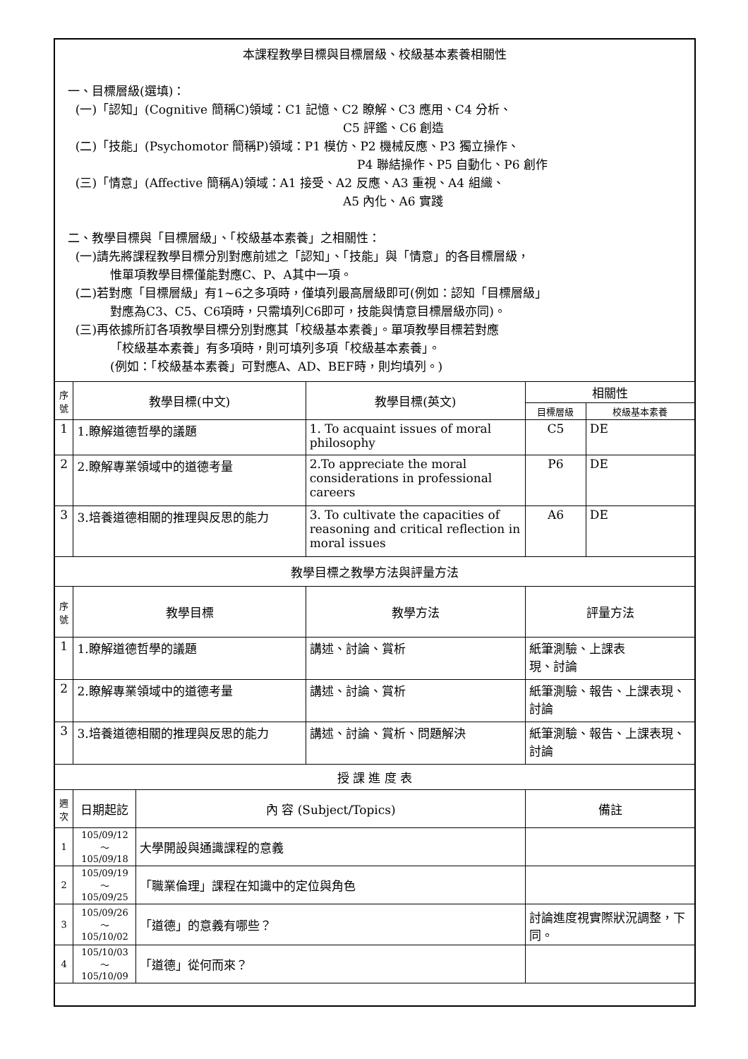| 本課程教學目標與目標層級、校級基本素養相關性 一、目標層級(選填)： (一)「認知」(Cognitive 簡稱C)領域：C1 記憶、C2 瞭解、C3 應用、C4 分析、 C5 評鑑、C6 創造 (二)「技能」(Psychomotor 簡稱P)領域：P1 模仿、P2 機械反應、P3 獨立操作、 P4 聯結操作、P5 自動化、P6 創作 (三)「情意」(Affective 簡稱A)領域：A1 接受、A2 反應、A3 重視、A4 組織、 A5 內化、A6 實踐 二、教學目標與「目標層級」、「校級基本素養」之相關性： (一)請先將課程教學目標分別對應前述之「認知」、「技能」與「情意」的各目標層級， 惟單項教學目標僅能對應C、P、A其中一項。 (二)若對應「目標層級」有1~6之多項時，僅填列最高層級即可(例如：認知「目標層級」 對應為C3、C5、C6項時，只需填列C6即可，技能與情意目標層級亦同)。 (三)再依據所訂各項教學目標分別對應其「校級基本素養」。單項教學目標若對應 「校級基本素養」有多項時，則可填列多項「校級基本素養」。 (例如：「校級基本素養」可對應A、AD、BEF時，則均填列。) | | | | | |
| 序 號 | 教學目標(中文) | | 教學目標(英文) | 相關性 | |
| | | | | 目標層級 | 校級基本素養 |
| 1 | 1.瞭解道德哲學的議題 | | 1. To acquaint issues of moral philosophy | C5 | DE |
| 2 | 2.瞭解專業領域中的道德考量 | | 2.To appreciate the moral considerations in professional careers | P6 | DE |
| 3 | 3.培養道德相關的推理與反思的能力 | | 3. To cultivate the capacities of reasoning and critical reflection in moral issues | A6 | DE |
| 教學目標之教學方法與評量方法 | | | | | |
| 序 號 | 教學目標 | | 教學方法 | 評量方法 | |
| 1 | 1.瞭解道德哲學的議題 | | 講述、討論、賞析 | 紙筆測驗、上課表 現、討論 | |
| 2 | 2.瞭解專業領域中的道德考量 | | 講述、討論、賞析 | 紙筆測驗、報告、上課表現、討論 | |
| 3 | 3.培養道德相關的推理與反思的能力 | | 講述、討論、賞析、問題解決 | 紙筆測驗、報告、上課表現、討論 | |
| 授 課 進 度 表 | | | | | |
| 週 次 | 日期起訖 | 內 容 (Subject/Topics) | | 備註 | |
| 1 | 105/09/12～ 105/09/18 | 大學開設與通識課程的意義 | | | |
| 2 | 105/09/19～ 105/09/25 | 「職業倫理」課程在知識中的定位與角色 | | | |
| 3 | 105/09/26～ 105/10/02 | 「道德」的意義有哪些？ | | 討論進度視實際狀況調整，下同。 | |
| 4 | 105/10/03～ 105/10/09 | 「道德」從何而來？ | | | |